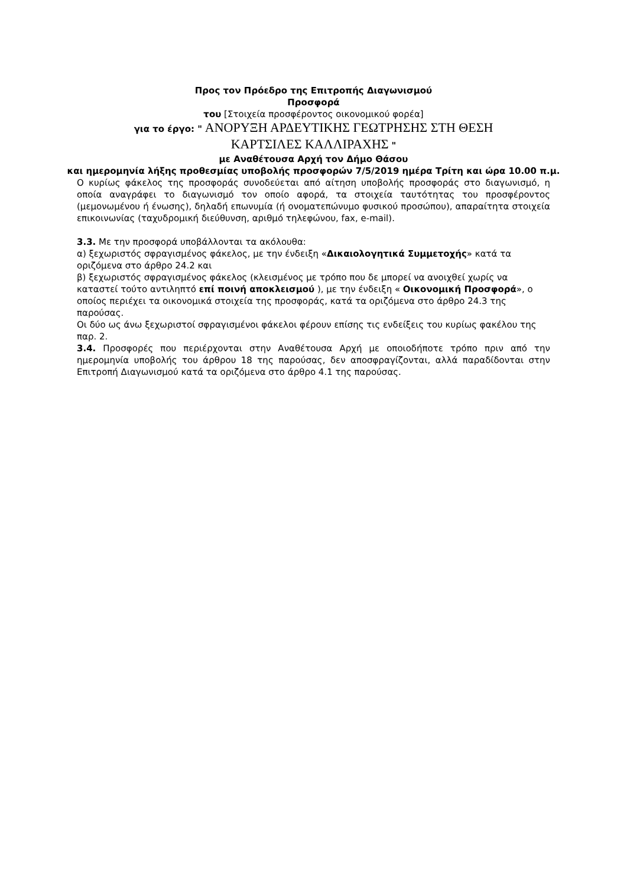Προς τον Πρόεδρο της Επιτροπής Διαγωνισμού
Προσφορά
του [Στοιχεία προσφέροντος οικονομικού φορέα]
για το έργο: " ΑΝΟΡΥΞΗ ΑΡΔΕΥΤΙΚΗΣ ΓΕΩΤΡΗΣΗΣ ΣΤΗ ΘΕΣΗ
ΚΑΡΤΣΙΛΕΣ ΚΑΛΛΙΡΑΧΗΣ "
με Αναθέτουσα Αρχή τον Δήμο Θάσου
και ημερομηνία λήξης προθεσμίας υποβολής προσφορών 7/5/2019 ημέρα Τρίτη και ώρα 10.00 π.μ.
Ο κυρίως φάκελος της προσφοράς συνοδεύεται από αίτηση υποβολής προσφοράς στο διαγωνισμό, η οποία αναγράφει το διαγωνισμό τον οποίο αφορά, τα στοιχεία ταυτότητας του προσφέροντος (μεμονωμένου ή ένωσης), δηλαδή επωνυμία (ή ονοματεπώνυμο φυσικού προσώπου), απαραίτητα στοιχεία επικοινωνίας (ταχυδρομική διεύθυνση, αριθμό τηλεφώνου, fax, e-mail).
3.3. Με την προσφορά υποβάλλονται τα ακόλουθα:
α) ξεχωριστός σφραγισμένος φάκελος, με την ένδειξη «Δικαιολογητικά Συμμετοχής» κατά τα οριζόμενα στο άρθρο 24.2 και
β) ξεχωριστός σφραγισμένος φάκελος (κλεισμένος με τρόπο που δε μπορεί να ανοιχθεί χωρίς να καταστεί τούτο αντιληπτό επί ποινή αποκλεισμού ), με την ένδειξη « Οικονομική Προσφορά», ο οποίος περιέχει τα οικονομικά στοιχεία της προσφοράς, κατά τα οριζόμενα στο άρθρο 24.3 της παρούσας.
Οι δύο ως άνω ξεχωριστοί σφραγισμένοι φάκελοι φέρουν επίσης τις ενδείξεις του κυρίως φακέλου της παρ. 2.
3.4. Προσφορές που περιέρχονται στην Αναθέτουσα Αρχή με οποιοδήποτε τρόπο πριν από την ημερομηνία υποβολής του άρθρου 18 της παρούσας, δεν αποσφραγίζονται, αλλά παραδίδονται στην Επιτροπή Διαγωνισμού κατά τα οριζόμενα στο άρθρο 4.1 της παρούσας.